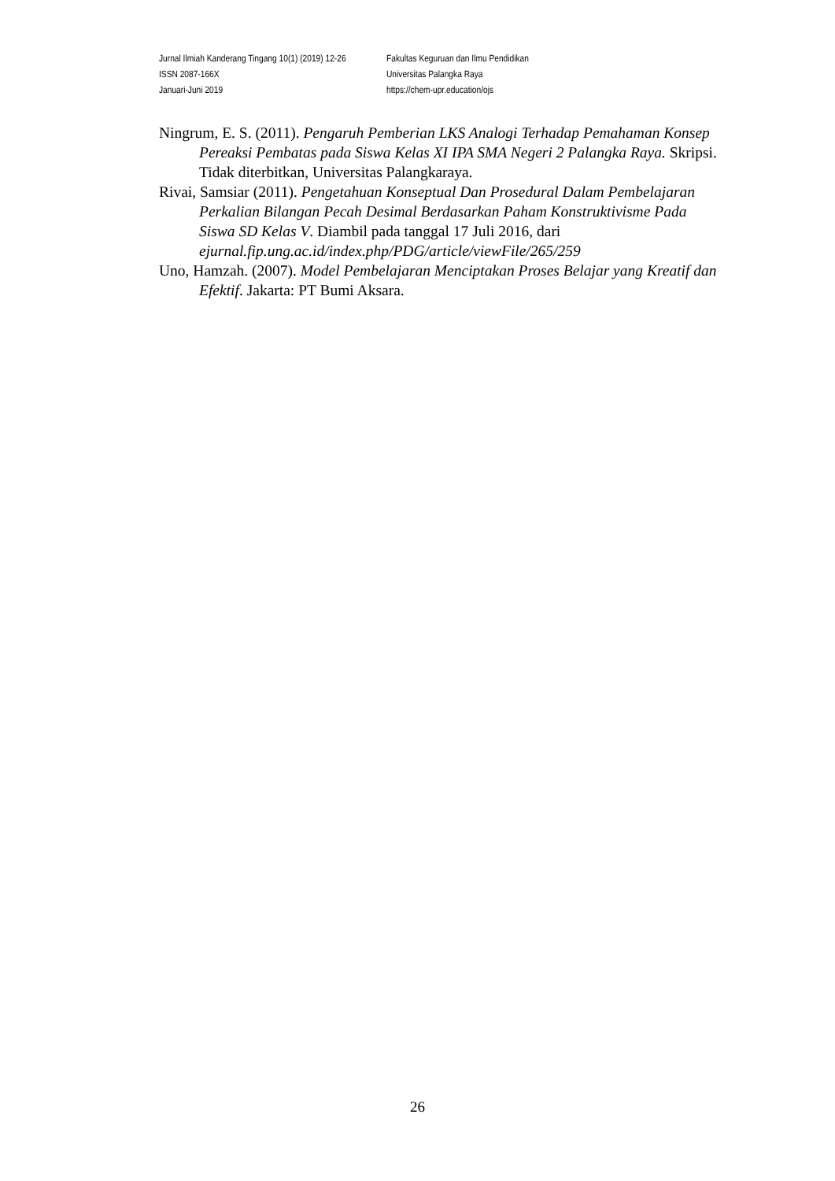Jurnal Ilmiah Kanderang Tingang 10(1) (2019) 12-26
ISSN 2087-166X
Januari-Juni 2019
Fakultas Keguruan dan Ilmu Pendidikan
Universitas Palangka Raya
https://chem-upr.education/ojs
Ningrum, E. S. (2011). Pengaruh Pemberian LKS Analogi Terhadap Pemahaman Konsep Pereaksi Pembatas pada Siswa Kelas XI IPA SMA Negeri 2 Palangka Raya. Skripsi. Tidak diterbitkan, Universitas Palangkaraya.
Rivai, Samsiar (2011). Pengetahuan Konseptual Dan Prosedural Dalam Pembelajaran Perkalian Bilangan Pecah Desimal Berdasarkan Paham Konstruktivisme Pada Siswa SD Kelas V. Diambil pada tanggal 17 Juli 2016, dari ejurnal.fip.ung.ac.id/index.php/PDG/article/viewFile/265/259
Uno, Hamzah. (2007). Model Pembelajaran Menciptakan Proses Belajar yang Kreatif dan Efektif. Jakarta: PT Bumi Aksara.
26